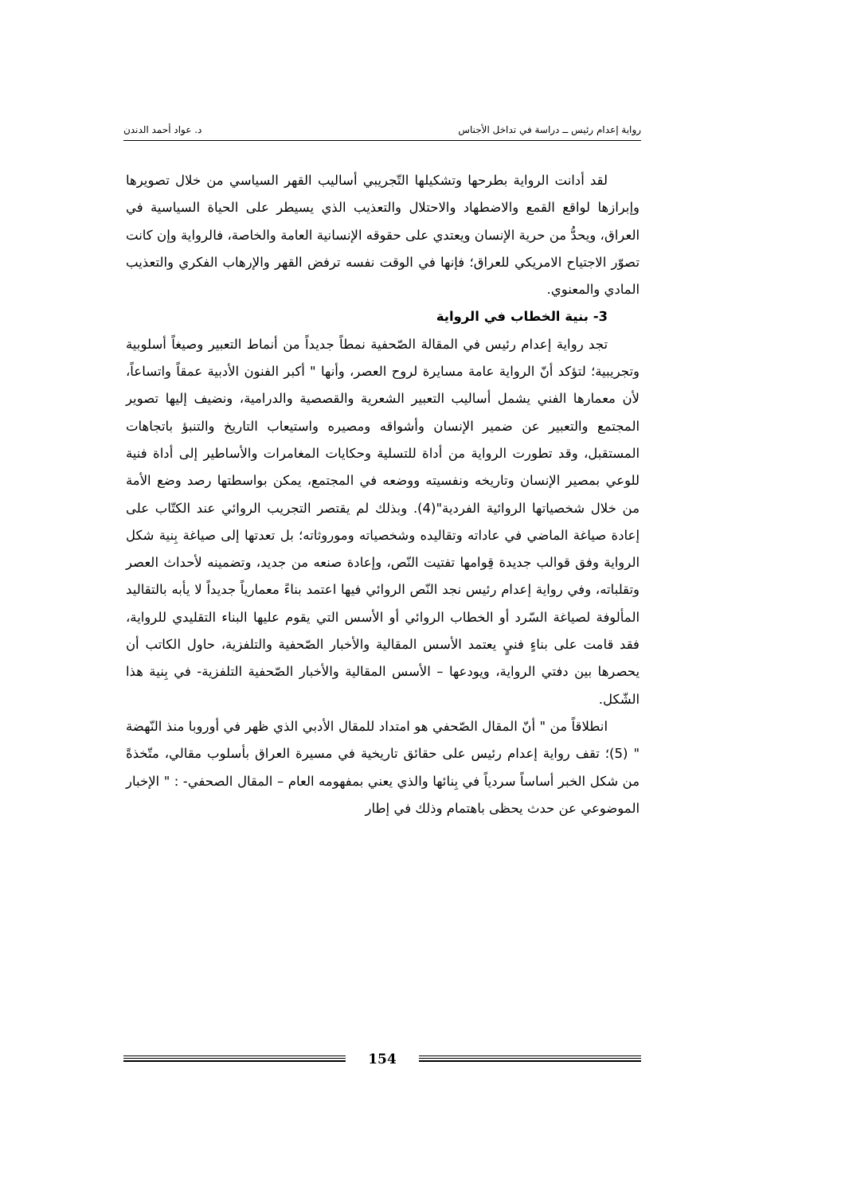رواية إعدام رئيس ــ دراسة في تداخل الأجناس د. عواد أحمد الدندن
لقد أدانت الرواية بطرحها وتشكيلها التّجريبي أساليب القهر السياسي من خلال تصويرها وإبرازها لواقع القمع والاضطهاد والاحتلال والتعذيب الذي يسيطر على الحياة السياسية في العراق، ويحدُّ من حرية الإنسان ويعتدي على حقوقه الإنسانية العامة والخاصة، فالرواية وإن كانت تصوّر الاجتياح الامريكي للعراق؛ فإنها في الوقت نفسه ترفض القهر والإرهاب الفكري والتعذيب المادي والمعنوي.
3- بنية الخطاب في الرواية
تجد رواية إعدام رئيس في المقالة الصّحفية نمطاً جديداً من أنماط التعبير وصيغاً أسلوبية وتجريبية؛ لتؤكد أنّ الرواية عامة مسايرة لروح العصر، وأنها " أكبر الفنون الأدبية عمقاً واتساعاً، لأن معمارها الفني يشمل أساليب التعبير الشعرية والقصصية والدرامية، ونضيف إليها تصوير المجتمع والتعبير عن ضمير الإنسان وأشواقه ومصيره واستيعاب التاريخ والتنبؤ باتجاهات المستقبل، وقد تطورت الرواية من أداة للتسلية وحكايات المغامرات والأساطير إلى أداة فنية للوعي بمصير الإنسان وتاريخه ونفسيته ووضعه في المجتمع، يمكن بواسطتها رصد وضع الأمة من خلال شخصياتها الروائية الفردية"(4). وبذلك لم يقتصر التجريب الروائي عند الكتّاب على إعادة صياغة الماضي في عاداته وتقاليده وشخصياته وموروثاته؛ بل تعدتها إلى صياغة بِنية شكل الرواية وفق قوالب جديدة قِوامها تفتيت النّص، وإعادة صنعه من جديد، وتضمينه لأحداث العصر وتقلباته، وفي رواية إعدام رئيس نجد النّص الروائي فيها اعتمد بناءً معمارياً جديداً لا يأبه بالتقاليد المألوفة لصياغة السّرد أو الخطاب الروائي أو الأسس التي يقوم عليها البناء التقليدي للرواية، فقد قامت على بناءٍ فنيٍ يعتمد الأسس المقالية والأخبار الصّحفية والتلفزية، حاول الكاتب أن يحصرها بين دفتي الرواية، ويودعها – الأسس المقالية والأخبار الصّحفية التلفزية- في بِنية هذا الشّكل.
انطلاقاً من " أنّ المقال الصّحفي هو امتداد للمقال الأدبي الذي ظهر في أوروبا منذ النّهضة " (5)؛ تقف رواية إعدام رئيس على حقائق تاريخية في مسيرة العراق بأسلوب مقالي، متّخذةً من شكل الخبر أساساً سردياً في بِنائها والذي يعني بمفهومه العام – المقال الصحفي- : " الإخبار الموضوعي عن حدث يحظى باهتمام وذلك في إطار
154